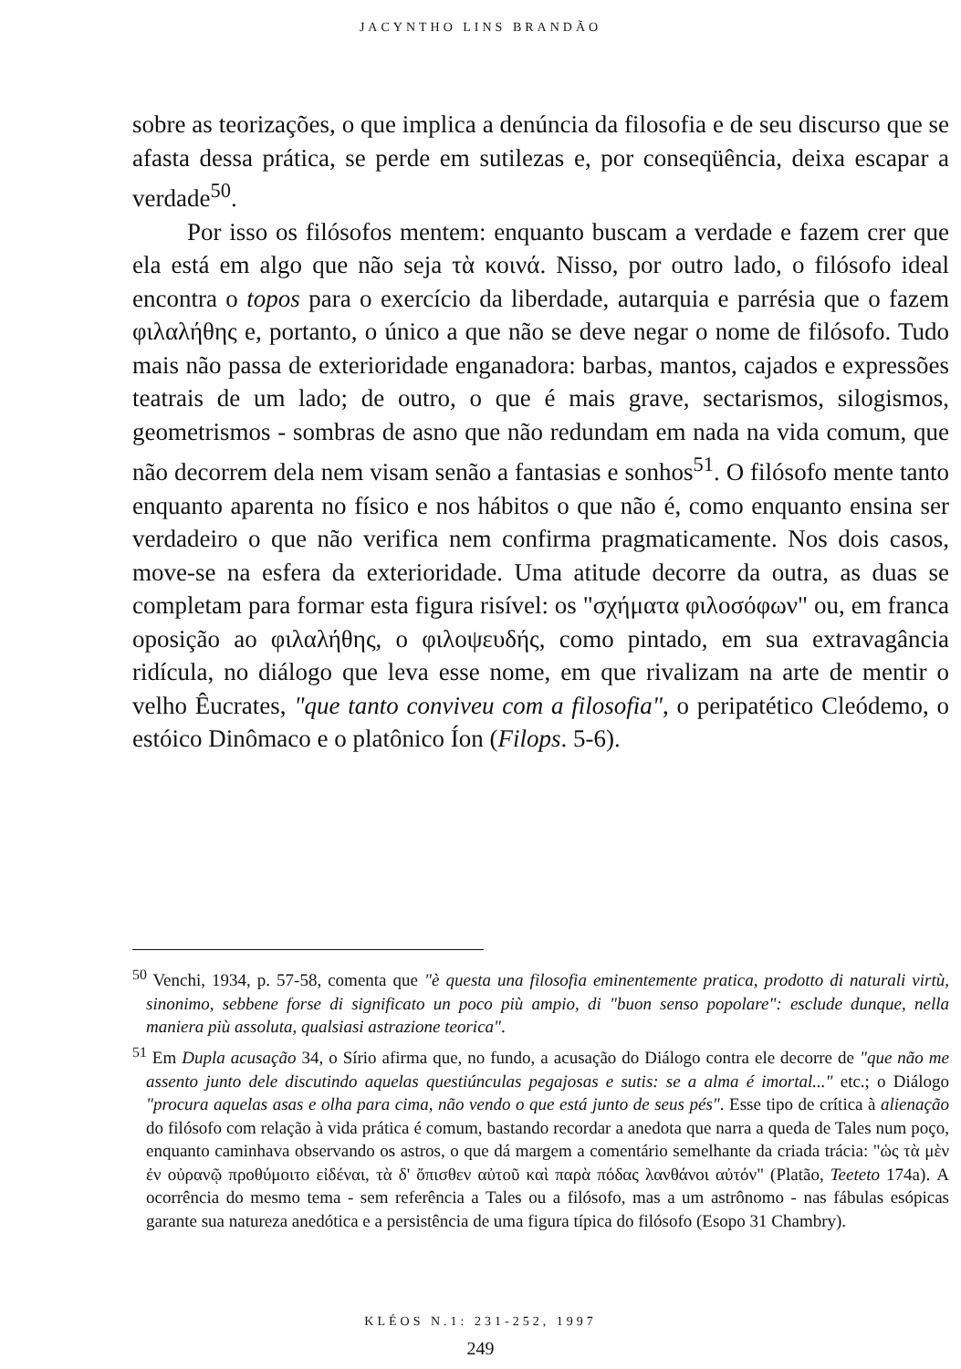JACYNTHO LINS BRANDÃO
sobre as teorizações, o que implica a denúncia da filosofia e de seu discurso que se afasta dessa prática, se perde em sutilezas e, por conseqüência, deixa escapar a verdade<sup>50</sup>.
Por isso os filósofos mentem: enquanto buscam a verdade e fazem crer que ela está em algo que não seja τὰ κοινά. Nisso, por outro lado, o filósofo ideal encontra o topos para o exercício da liberdade, autarquia e parrésia que o fazem φιλαλήθης e, portanto, o único a que não se deve negar o nome de filósofo. Tudo mais não passa de exterioridade enganadora: barbas, mantos, cajados e expressões teatrais de um lado; de outro, o que é mais grave, sectarismos, silogismos, geometrismos - sombras de asno que não redundam em nada na vida comum, que não decorrem dela nem visam senão a fantasias e sonhos<sup>51</sup>. O filósofo mente tanto enquanto aparenta no físico e nos hábitos o que não é, como enquanto ensina ser verdadeiro o que não verifica nem confirma pragmaticamente. Nos dois casos, move-se na esfera da exterioridade. Uma atitude decorre da outra, as duas se completam para formar esta figura risível: os "σχήματα φιλοσόφων" ou, em franca oposição ao φιλαλήθης, o φιλοψευδής, como pintado, em sua extravagância ridícula, no diálogo que leva esse nome, em que rivalizam na arte de mentir o velho Êucrates, "que tanto conviveu com a filosofia", o peripatético Cleódemo, o estóico Dinômaco e o platônico Íon (Filops. 5-6).
<sup>50</sup> Venchi, 1934, p. 57-58, comenta que "è questa una filosofia eminentemente pratica, prodotto di naturali virtù, sinonimo, sebbene forse di significato un poco più ampio, di "buon senso popolare": esclude dunque, nella maniera più assoluta, qualsiasi astrazione teorica".
<sup>51</sup> Em Dupla acusação 34, o Sírio afirma que, no fundo, a acusação do Diálogo contra ele decorre de "que não me assento junto dele discutindo aquelas questiúnculas pegajosas e sutis: se a alma é imortal..." etc.; o Diálogo "procura aquelas asas e olha para cima, não vendo o que está junto de seus pés". Esse tipo de crítica à alienação do filósofo com relação à vida prática é comum, bastando recordar a anedota que narra a queda de Tales num poço, enquanto caminhava observando os astros, o que dá margem a comentário semelhante da criada trácia: "ὡς τὰ μὲν ἐν οὐρανῷ προθύμοιτο εἰδέναι, τὰ δ' ὄπισθεν αὐτοῦ καὶ παρὰ πόδας λανθάνοι αὐτόν" (Platão, Teeteto 174a). A ocorrência do mesmo tema - sem referência a Tales ou a filósofo, mas a um astrônomo - nas fábulas esópicas garante sua natureza anedótica e a persistência de uma figura típica do filósofo (Esopo 31 Chambry).
KLÉOS N.1: 231-252, 1997
249